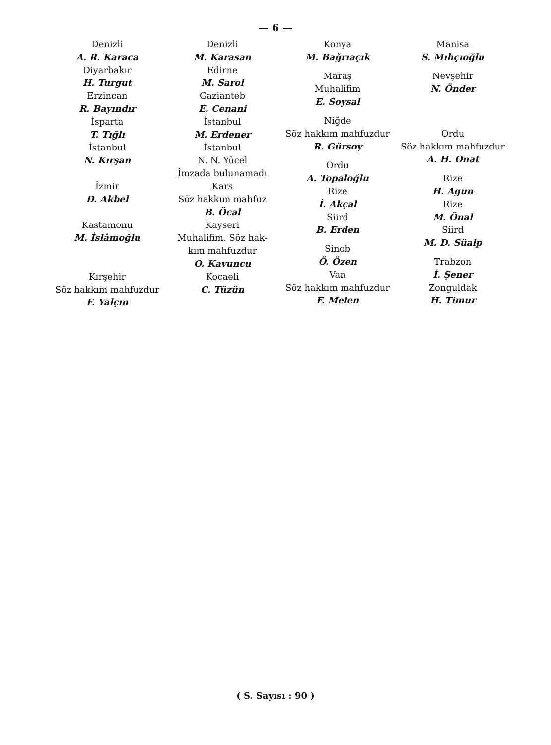— 6 —
Denizli
A. R. Karaca
Diyarbakır
H. Turgut
Erzincan
R. Bayındır
İsparta
T. Tığlı
İstanbul
N. Kırşan
İzmir
D. Akbel
Kastamonu
M. İslâmoğlu
Kırşehir
Söz hakkım mahfuzdur
F. Yalçın
Denizli
M. Karasan
Edirne
M. Sarol
Gazianteb
E. Cenani
İstanbul
M. Erdener
İstanbul
N. N. Yücel
İmzada bulunamadı
Kars
Söz hakkım mahfuz
B. Öcal
Kayseri
Muhalifim. Söz hak-
kım mahfuzdur
O. Kavuncu
Kocaeli
C. Tüzün
Konya
M. Bağrıaçık
Maraş
Muhalifim
E. Soysal
Niğde
Söz hakkım mahfuzdur
R. Gürsoy
Ordu
A. Topaloğlu
Rize
İ. Akçal
Siird
B. Erden
Sinob
Ö. Özen
Van
Söz hakkım mahfuzdur
F. Melen
Manisa
S. Mıhçıoğlu
Nevşehir
N. Önder
Ordu
Söz hakkım mahfuzdur
A. H. Onat
Rize
H. Agun
Rize
M. Önal
Siird
M. D. Süalp
Trabzon
İ. Şener
Zonguldak
H. Timur
( S. Sayısı : 90 )